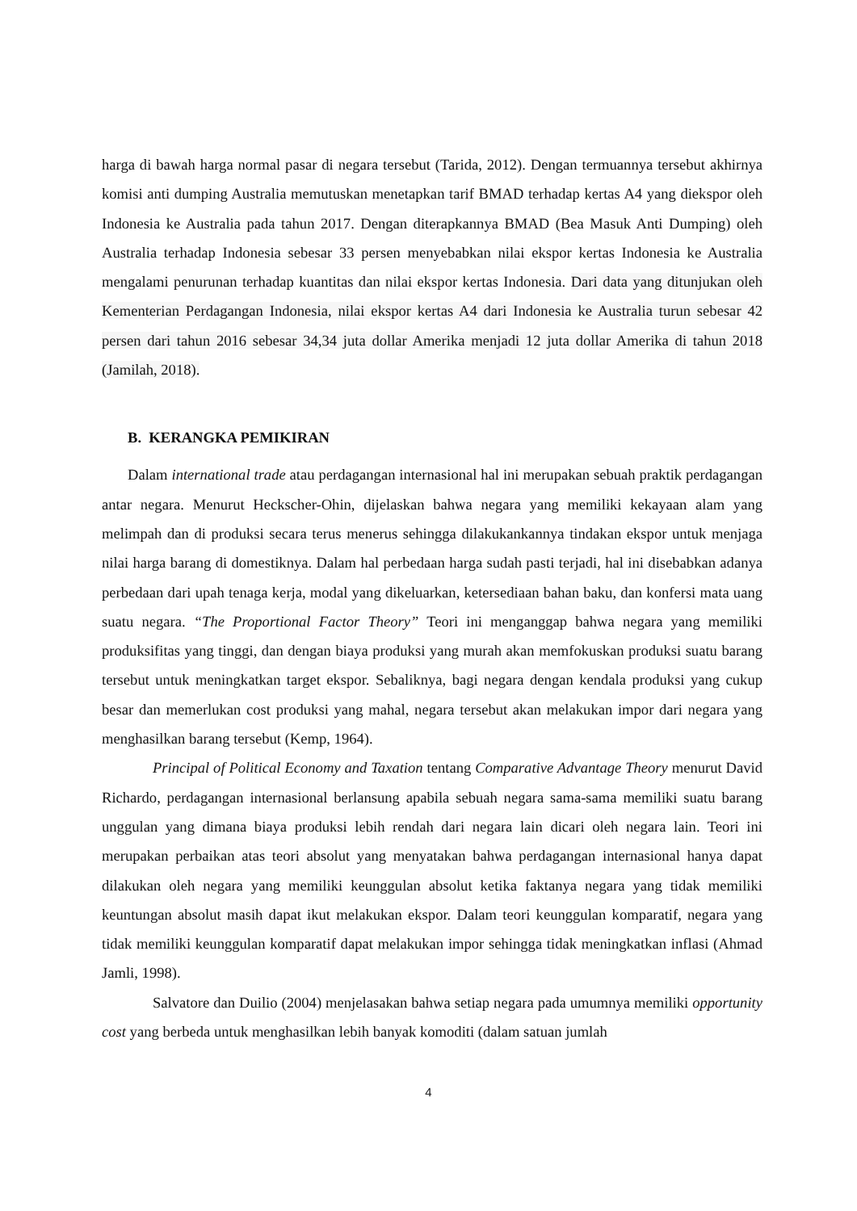harga di bawah harga normal pasar di negara tersebut (Tarida, 2012). Dengan termuannya tersebut akhirnya komisi anti dumping Australia memutuskan menetapkan tarif BMAD terhadap kertas A4 yang diekspor oleh Indonesia ke Australia pada tahun 2017. Dengan diterapkannya BMAD (Bea Masuk Anti Dumping) oleh Australia terhadap Indonesia sebesar 33 persen menyebabkan nilai ekspor kertas Indonesia ke Australia mengalami penurunan terhadap kuantitas dan nilai ekspor kertas Indonesia. Dari data yang ditunjukan oleh Kementerian Perdagangan Indonesia, nilai ekspor kertas A4 dari Indonesia ke Australia turun sebesar 42 persen dari tahun 2016 sebesar 34,34 juta dollar Amerika menjadi 12 juta dollar Amerika di tahun 2018 (Jamilah, 2018).
B. KERANGKA PEMIKIRAN
Dalam international trade atau perdagangan internasional hal ini merupakan sebuah praktik perdagangan antar negara. Menurut Heckscher-Ohin, dijelaskan bahwa negara yang memiliki kekayaan alam yang melimpah dan di produksi secara terus menerus sehingga dilakukankannya tindakan ekspor untuk menjaga nilai harga barang di domestiknya. Dalam hal perbedaan harga sudah pasti terjadi, hal ini disebabkan adanya perbedaan dari upah tenaga kerja, modal yang dikeluarkan, ketersediaan bahan baku, dan konfersi mata uang suatu negara. “The Proportional Factor Theory” Teori ini menganggap bahwa negara yang memiliki produksifitas yang tinggi, dan dengan biaya produksi yang murah akan memfokuskan produksi suatu barang tersebut untuk meningkatkan target ekspor. Sebaliknya, bagi negara dengan kendala produksi yang cukup besar dan memerlukan cost produksi yang mahal, negara tersebut akan melakukan impor dari negara yang menghasilkan barang tersebut (Kemp, 1964).
Principal of Political Economy and Taxation tentang Comparative Advantage Theory menurut David Richardo, perdagangan internasional berlansung apabila sebuah negara sama-sama memiliki suatu barang unggulan yang dimana biaya produksi lebih rendah dari negara lain dicari oleh negara lain. Teori ini merupakan perbaikan atas teori absolut yang menyatakan bahwa perdagangan internasional hanya dapat dilakukan oleh negara yang memiliki keunggulan absolut ketika faktanya negara yang tidak memiliki keuntungan absolut masih dapat ikut melakukan ekspor. Dalam teori keunggulan komparatif, negara yang tidak memiliki keunggulan komparatif dapat melakukan impor sehingga tidak meningkatkan inflasi (Ahmad Jamli, 1998).
Salvatore dan Duilio (2004) menjelasakan bahwa setiap negara pada umumnya memiliki opportunity cost yang berbeda untuk menghasilkan lebih banyak komoditi (dalam satuan jumlah
4